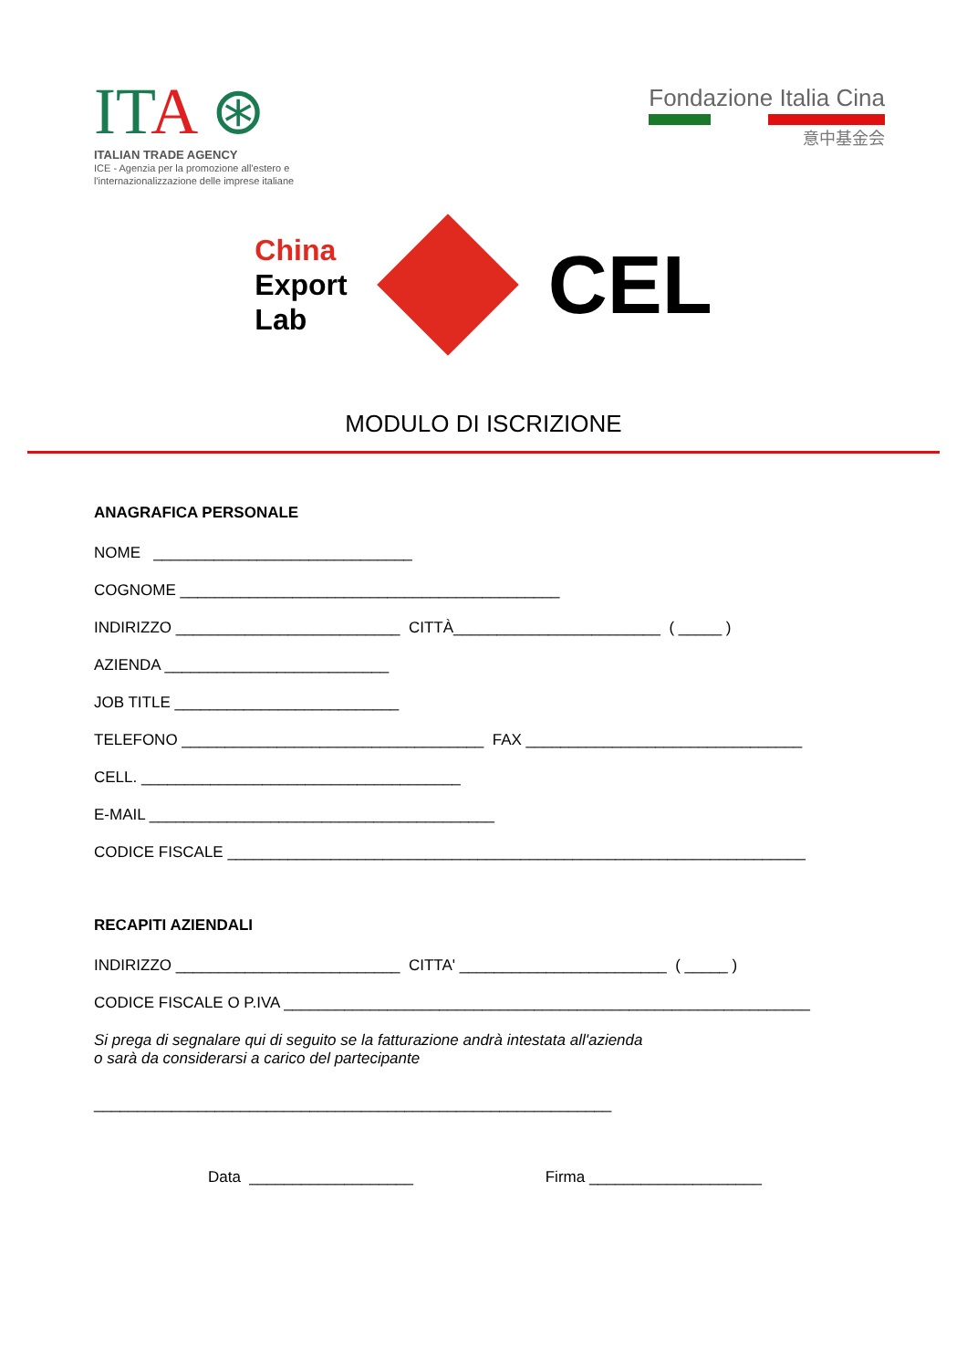ITA ⊛
ITALIAN TRADE AGENCY
ICE - Agenzia per la promozione all'estero e
l'internazionalizzazione delle imprese italiane
Fondazione Italia Cina
意中基金会
China
Export
Lab
CEL
MODULO DI ISCRIZIONE
ANAGRAFICA PERSONALE
NOME ______________________________
COGNOME ____________________________________________
INDIRIZZO __________________________ CITTÀ________________________ ( _____ )
AZIENDA __________________________
JOB TITLE __________________________
TELEFONO ___________________________________ FAX ________________________________
CELL. _____________________________________
E-MAIL ________________________________________
CODICE FISCALE ___________________________________________________________________
RECAPITI AZIENDALI
INDIRIZZO __________________________ CITTA' ________________________ ( _____ )
CODICE FISCALE O P.IVA _____________________________________________________________
Si prega di segnalare qui di seguito se la fatturazione andrà intestata all'azienda
o sarà da considerarsi a carico del partecipante
____________________________________________________________
Data ___________________ Firma ____________________